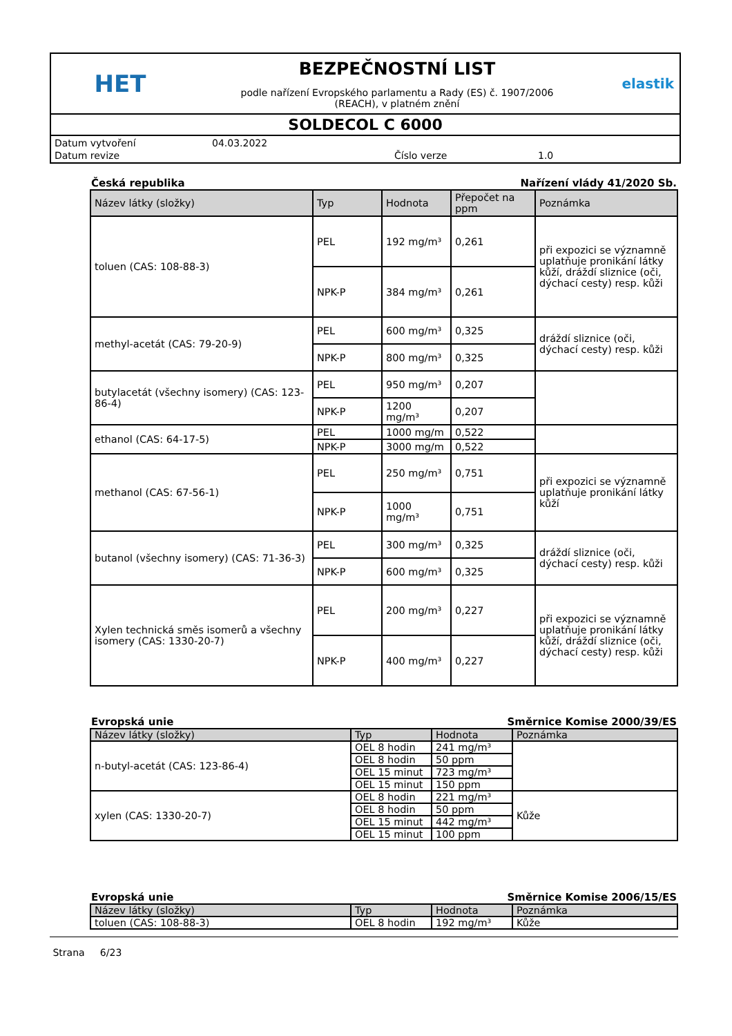HET
BEZPEČNOSTNÍ LIST
podle nařízení Evropského parlamentu a Rady (ES) č. 1907/2006
(REACH), v platném znění
elastik
SOLDECOL C 6000
| Datum vytvoření | 04.03.2022 | | |
| Datum revize | | Číslo verze | 1.0 |
Česká republika Nařízení vlády 41/2020 Sb.
| Název látky (složky) | Typ | Hodnota | Přepočet na ppm | Poznámka |
| --- | --- | --- | --- | --- |
| toluen (CAS: 108-88-3) | PEL | 192 mg/m³ | 0,261 | při expozici se významně uplatňuje pronikání látky kůží, dráždí sliznice (oči, dýchací cesty) resp. kůži |
| | NPK-P | 384 mg/m³ | 0,261 | |
| methyl-acetát (CAS: 79-20-9) | PEL | 600 mg/m³ | 0,325 | dráždí sliznice (oči, dýchací cesty) resp. kůži |
| | NPK-P | 800 mg/m³ | 0,325 | |
| butylacetát (všechny isomery) (CAS: 123-86-4) | PEL | 950 mg/m³ | 0,207 | |
| | NPK-P | 1200 mg/m³ | 0,207 | |
| ethanol (CAS: 64-17-5) | PEL | 1000 mg/m | 0,522 | |
| | NPK-P | 3000 mg/m | 0,522 | |
| methanol (CAS: 67-56-1) | PEL | 250 mg/m³ | 0,751 | při expozici se významně uplatňuje pronikání látky kůží |
| | NPK-P | 1000 mg/m³ | 0,751 | |
| butanol (všechny isomery) (CAS: 71-36-3) | PEL | 300 mg/m³ | 0,325 | dráždí sliznice (oči, dýchací cesty) resp. kůži |
| | NPK-P | 600 mg/m³ | 0,325 | |
| Xylen technická směs isomerů a všechny isomery (CAS: 1330-20-7) | PEL | 200 mg/m³ | 0,227 | při expozici se významně uplatňuje pronikání látky kůží, dráždí sliznice (oči, dýchací cesty) resp. kůži |
| | NPK-P | 400 mg/m³ | 0,227 | |
Evropská unie Směrnice Komise 2000/39/ES
| Název látky (složky) | Typ | Hodnota | Poznámka |
| --- | --- | --- | --- |
| n-butyl-acetát (CAS: 123-86-4) | OEL 8 hodin | 241 mg/m³ | |
| | OEL 8 hodin | 50 ppm | |
| | OEL 15 minut | 723 mg/m³ | |
| | OEL 15 minut | 150 ppm | |
| xylen (CAS: 1330-20-7) | OEL 8 hodin | 221 mg/m³ | Kůže |
| | OEL 8 hodin | 50 ppm | |
| | OEL 15 minut | 442 mg/m³ | |
| | OEL 15 minut | 100 ppm | |
Evropská unie Směrnice Komise 2006/15/ES
| Název látky (složky) | Typ | Hodnota | Poznámka |
| --- | --- | --- | --- |
| toluen (CAS: 108-88-3) | OEL 8 hodin | 192 mg/m³ | Kůže |
Strana 6/23